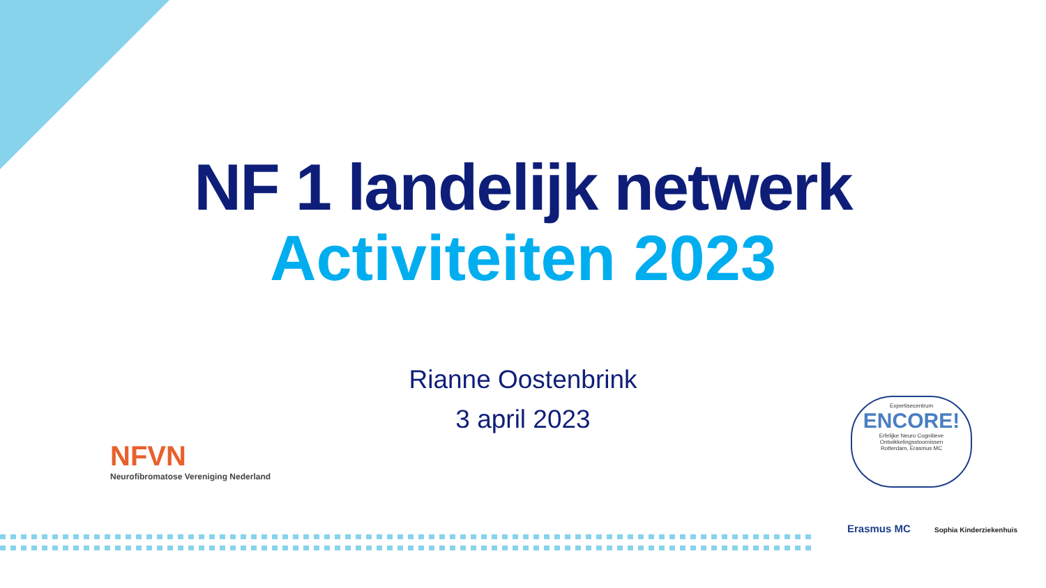NF 1 landelijk netwerk
Activiteiten 2023
Rianne Oostenbrink
3 april 2023
NFVN
Neurofibromatose Vereniging Nederland
Expertisecentrum
ENCORE!
Erfelijke Neuro Cognitieve
Ontwikkelingsstoornissen
Rotterdam, Erasmus MC
Erasmus MC Sophia Kinderziekenhuis